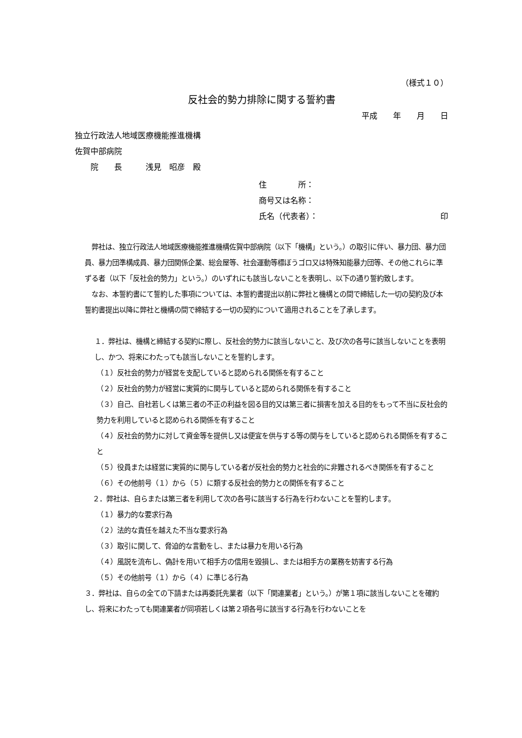（様式１０）
反社会的勢力排除に関する誓約書
平成　　年　　月　　日
独立行政法人地域医療機能推進機構
佐賀中部病院
　　院　　長　　　浅見　昭彦　殿
住　　　　所：
商号又は名称：
氏名（代表者）： 印
　弊社は、独立行政法人地域医療機能推進機構佐賀中部病院（以下「機構」という。）の取引に伴い、暴力団、暴力団員、暴力団準構成員、暴力団関係企業、総会屋等、社会運動等標ぼうゴロ又は特殊知能暴力団等、その他これらに準ずる者（以下「反社会的勢力」という。）のいずれにも該当しないことを表明し、以下の通り誓約致します。
　なお、本誓約書にて誓約した事項については、本誓約書提出以前に弊社と機構との間で締結した一切の契約及び本誓約書提出以降に弊社と機構の間で締結する一切の契約について適用されることを了承します。
１．弊社は、機構と締結する契約に際し、反社会的勢力に該当しないこと、及び次の各号に該当しないことを表明し、かつ、将来にわたっても該当しないことを誓約します。
（１）反社会的勢力が経営を支配していると認められる関係を有すること
（２）反社会的勢力が経営に実質的に関与していると認められる関係を有すること
（３）自己、自社若しくは第三者の不正の利益を図る目的又は第三者に損害を加える目的をもって不当に反社会的勢力を利用していると認められる関係を有すること
（４）反社会的勢力に対して資金等を提供し又は便宜を供与する等の関与をしていると認められる関係を有すること
（５）役員または経営に実質的に関与している者が反社会的勢力と社会的に非難されるべき関係を有すること
（６）その他前号（１）から（５）に類する反社会的勢力との関係を有すること
２．弊社は、自らまたは第三者を利用して次の各号に該当する行為を行わないことを誓約します。
（１）暴力的な要求行為
（２）法的な責任を越えた不当な要求行為
（３）取引に関して、脅迫的な言動をし、または暴力を用いる行為
（４）風説を流布し、偽計を用いて相手方の信用を毀損し、または相手方の業務を妨害する行為
（５）その他前号（１）から（４）に準じる行為
３．弊社は、自らの全ての下請または再委託先業者（以下「関連業者」という。）が第１項に該当しないことを確約し、将来にわたっても関連業者が同項若しくは第２項各号に該当する行為を行わないことを